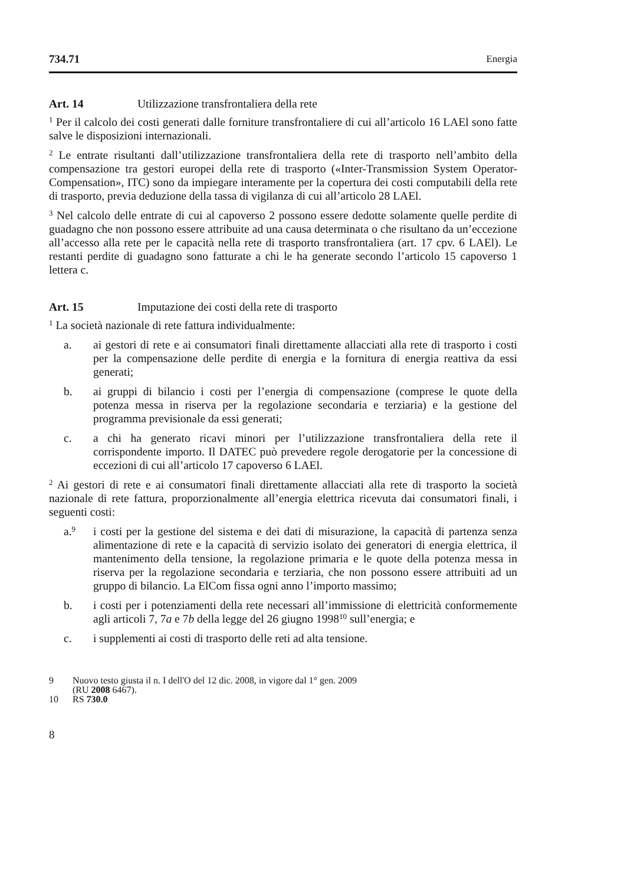734.71 Energia
Art. 14 Utilizzazione transfrontaliera della rete
<sup>1</sup> Per il calcolo dei costi generati dalle forniture transfrontaliere di cui all’articolo 16 LAEl sono fatte salve le disposizioni internazionali.
<sup>2</sup> Le entrate risultanti dall’utilizzazione transfrontaliera della rete di trasporto nell’ambito della compensazione tra gestori europei della rete di trasporto («Inter-Transmission System Operator-Compensation», ITC) sono da impiegare interamente per la copertura dei costi computabili della rete di trasporto, previa deduzione della tassa di vigilanza di cui all’articolo 28 LAEl.
<sup>3</sup> Nel calcolo delle entrate di cui al capoverso 2 possono essere dedotte solamente quelle perdite di guadagno che non possono essere attribuite ad una causa determinata o che risultano da un’eccezione all’accesso alla rete per le capacità nella rete di trasporto transfrontaliera (art. 17 cpv. 6 LAEl). Le restanti perdite di guadagno sono fatturate a chi le ha generate secondo l’articolo 15 capoverso 1 lettera c.
Art. 15 Imputazione dei costi della rete di trasporto
<sup>1</sup> La società nazionale di rete fattura individualmente:
a. ai gestori di rete e ai consumatori finali direttamente allacciati alla rete di trasporto i costi per la compensazione delle perdite di energia e la fornitura di energia reattiva da essi generati;
b. ai gruppi di bilancio i costi per l’energia di compensazione (comprese le quote della potenza messa in riserva per la regolazione secondaria e terziaria) e la gestione del programma previsionale da essi generati;
c. a chi ha generato ricavi minori per l’utilizzazione transfrontaliera della rete il corrispondente importo. Il DATEC può prevedere regole derogatorie per la concessione di eccezioni di cui all’articolo 17 capoverso 6 LAEl.
<sup>2</sup> Ai gestori di rete e ai consumatori finali direttamente allacciati alla rete di trasporto la società nazionale di rete fattura, proporzionalmente all’energia elettrica ricevuta dai consumatori finali, i seguenti costi:
a.<sup>9</sup> i costi per la gestione del sistema e dei dati di misurazione, la capacità di partenza senza alimentazione di rete e la capacità di servizio isolato dei generatori di energia elettrica, il mantenimento della tensione, la regolazione primaria e le quote della potenza messa in riserva per la regolazione secondaria e terziaria, che non possono essere attribuiti ad un gruppo di bilancio. La ElCom fissa ogni anno l’importo massimo;
b. i costi per i potenziamenti della rete necessari all’immissione di elettricità conformemente agli articoli 7, 7a e 7b della legge del 26 giugno 1998<sup>10</sup> sull’energia; e
c. i supplementi ai costi di trasporto delle reti ad alta tensione.
9 Nuovo testo giusta il n. I dell'O del 12 dic. 2008, in vigore dal 1° gen. 2009
(RU 2008 6467).
10 RS 730.0
8